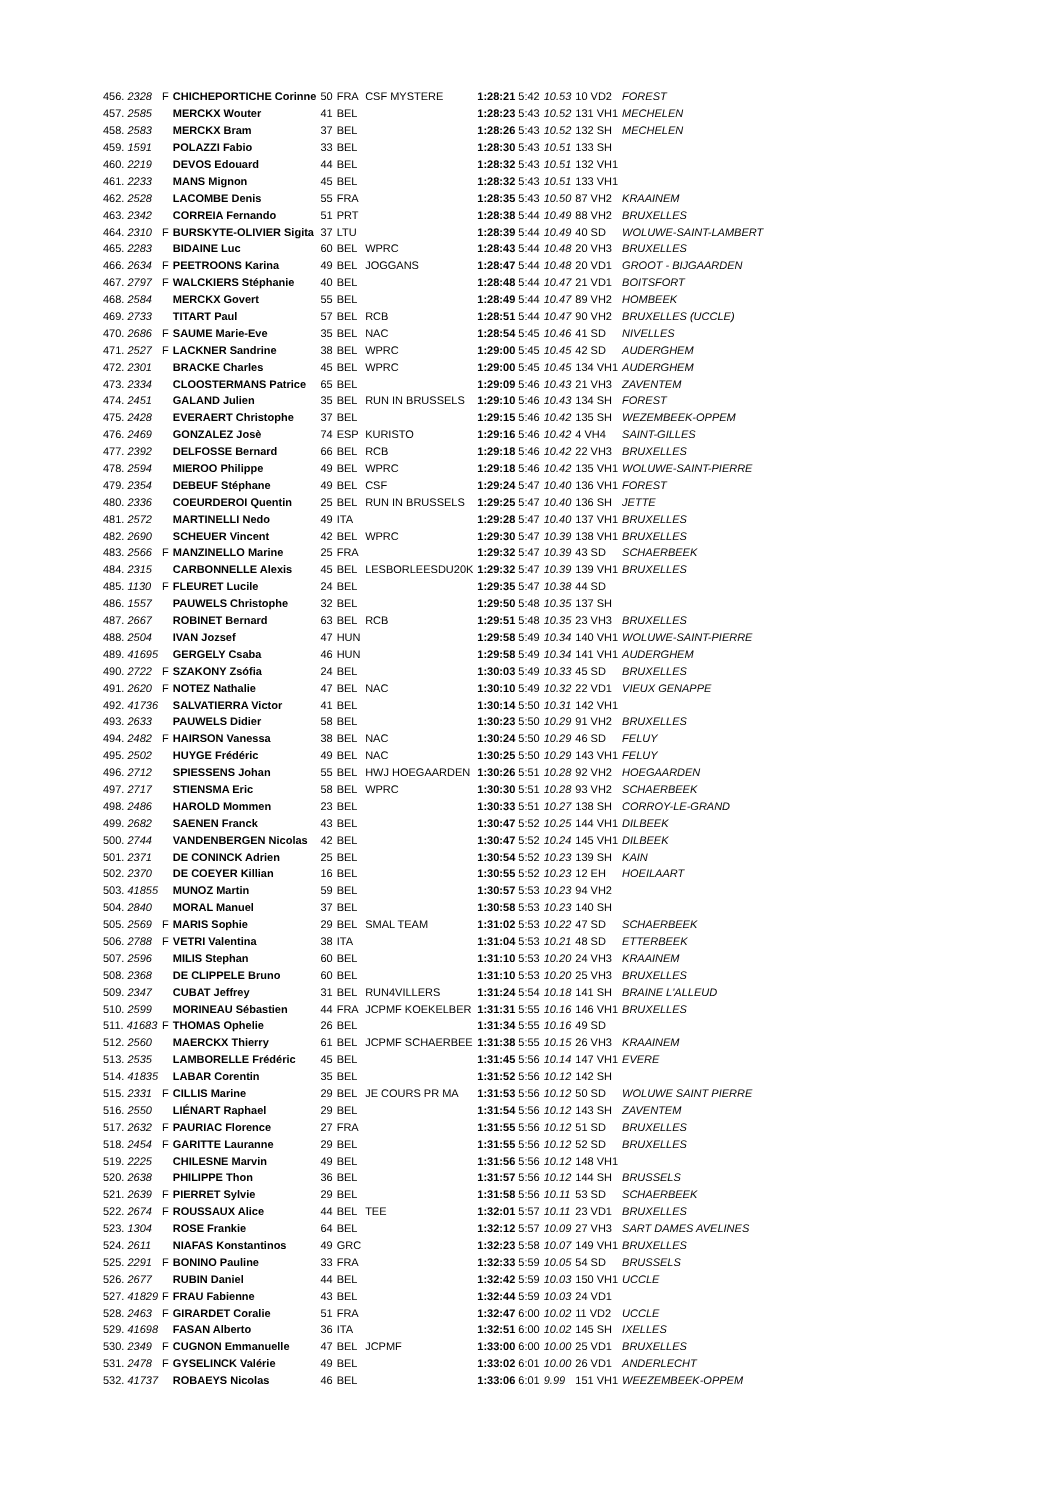| 456. 2328 | F | CHICHEPORTICHE Corinne | 50 | FRA | CSF MYSTERE | 1:28:21 5:42 | 10.53 | 10 VD2 | FOREST |
| 457. 2585 | | MERCKX Wouter | 41 | BEL | | 1:28:23 5:43 | 10.52 | 131 VH1 | MECHELEN |
| 458. 2583 | | MERCKX Bram | 37 | BEL | | 1:28:26 5:43 | 10.52 | 132 SH | MECHELEN |
| 459. 1591 | | POLAZZI Fabio | 33 | BEL | | 1:28:30 5:43 | 10.51 | 133 SH | |
| 460. 2219 | | DEVOS Edouard | 44 | BEL | | 1:28:32 5:43 | 10.51 | 132 VH1 | |
| 461. 2233 | | MANS Mignon | 45 | BEL | | 1:28:32 5:43 | 10.51 | 133 VH1 | |
| 462. 2528 | | LACOMBE Denis | 55 | FRA | | 1:28:35 5:43 | 10.50 | 87 VH2 | KRAAINEM |
| 463. 2342 | | CORREIA Fernando | 51 | PRT | | 1:28:38 5:44 | 10.49 | 88 VH2 | BRUXELLES |
| 464. 2310 | F | BURSKYTE-OLIVIER Sigita | 37 | LTU | | 1:28:39 5:44 | 10.49 | 40 SD | WOLUWE-SAINT-LAMBERT |
| 465. 2283 | | BIDAINE Luc | 60 | BEL | WPRC | 1:28:43 5:44 | 10.48 | 20 VH3 | BRUXELLES |
| 466. 2634 | F | PEETROONS Karina | 49 | BEL | JOGGANS | 1:28:47 5:44 | 10.48 | 20 VD1 | GROOT - BIJGAARDEN |
| 467. 2797 | F | WALCKIERS Stéphanie | 40 | BEL | | 1:28:48 5:44 | 10.47 | 21 VD1 | BOITSFORT |
| 468. 2584 | | MERCKX Govert | 55 | BEL | | 1:28:49 5:44 | 10.47 | 89 VH2 | HOMBEEK |
| 469. 2733 | | TITART Paul | 57 | BEL | RCB | 1:28:51 5:44 | 10.47 | 90 VH2 | BRUXELLES (UCCLE) |
| 470. 2686 | F | SAUME Marie-Eve | 35 | BEL | NAC | 1:28:54 5:45 | 10.46 | 41 SD | NIVELLES |
| 471. 2527 | F | LACKNER Sandrine | 38 | BEL | WPRC | 1:29:00 5:45 | 10.45 | 42 SD | AUDERGHEM |
| 472. 2301 | | BRACKE Charles | 45 | BEL | WPRC | 1:29:00 5:45 | 10.45 | 134 VH1 | AUDERGHEM |
| 473. 2334 | | CLOOSTERMANS Patrice | 65 | BEL | | 1:29:09 5:46 | 10.43 | 21 VH3 | ZAVENTEM |
| 474. 2451 | | GALAND Julien | 35 | BEL | RUN IN BRUSSELS | 1:29:10 5:46 | 10.43 | 134 SH | FOREST |
| 475. 2428 | | EVERAERT Christophe | 37 | BEL | | 1:29:15 5:46 | 10.42 | 135 SH | WEZEMBEEK-OPPEM |
| 476. 2469 | | GONZALEZ Josè | 74 | ESP | KURISTO | 1:29:16 5:46 | 10.42 | 4 VH4 | SAINT-GILLES |
| 477. 2392 | | DELFOSSE Bernard | 66 | BEL | RCB | 1:29:18 5:46 | 10.42 | 22 VH3 | BRUXELLES |
| 478. 2594 | | MIEROO Philippe | 49 | BEL | WPRC | 1:29:18 5:46 | 10.42 | 135 VH1 | WOLUWE-SAINT-PIERRE |
| 479. 2354 | | DEBEUF Stéphane | 49 | BEL | CSF | 1:29:24 5:47 | 10.40 | 136 VH1 | FOREST |
| 480. 2336 | | COEURDEROI Quentin | 25 | BEL | RUN IN BRUSSELS | 1:29:25 5:47 | 10.40 | 136 SH | JETTE |
| 481. 2572 | | MARTINELLI Nedo | 49 | ITA | | 1:29:28 5:47 | 10.40 | 137 VH1 | BRUXELLES |
| 482. 2690 | | SCHEUER Vincent | 42 | BEL | WPRC | 1:29:30 5:47 | 10.39 | 138 VH1 | BRUXELLES |
| 483. 2566 | F | MANZINELLO Marine | 25 | FRA | | 1:29:32 5:47 | 10.39 | 43 SD | SCHAERBEEK |
| 484. 2315 | | CARBONNELLE Alexis | 45 | BEL | LESBORLEESDU20K | 1:29:32 5:47 | 10.39 | 139 VH1 | BRUXELLES |
| 485. 1130 | F | FLEURET Lucile | 24 | BEL | | 1:29:35 5:47 | 10.38 | 44 SD | |
| 486. 1557 | | PAUWELS Christophe | 32 | BEL | | 1:29:50 5:48 | 10.35 | 137 SH | |
| 487. 2667 | | ROBINET Bernard | 63 | BEL | RCB | 1:29:51 5:48 | 10.35 | 23 VH3 | BRUXELLES |
| 488. 2504 | | IVAN Jozsef | 47 | HUN | | 1:29:58 5:49 | 10.34 | 140 VH1 | WOLUWE-SAINT-PIERRE |
| 489. 41695 | | GERGELY Csaba | 46 | HUN | | 1:29:58 5:49 | 10.34 | 141 VH1 | AUDERGHEM |
| 490. 2722 | F | SZAKONY Zsófia | 24 | BEL | | 1:30:03 5:49 | 10.33 | 45 SD | BRUXELLES |
| 491. 2620 | F | NOTEZ Nathalie | 47 | BEL | NAC | 1:30:10 5:49 | 10.32 | 22 VD1 | VIEUX GENAPPE |
| 492. 41736 | | SALVATIERRA Victor | 41 | BEL | | 1:30:14 5:50 | 10.31 | 142 VH1 | |
| 493. 2633 | | PAUWELS Didier | 58 | BEL | | 1:30:23 5:50 | 10.29 | 91 VH2 | BRUXELLES |
| 494. 2482 | F | HAIRSON Vanessa | 38 | BEL | NAC | 1:30:24 5:50 | 10.29 | 46 SD | FELUY |
| 495. 2502 | | HUYGE Frédéric | 49 | BEL | NAC | 1:30:25 5:50 | 10.29 | 143 VH1 | FELUY |
| 496. 2712 | | SPIESSENS Johan | 55 | BEL | HWJ HOEGAARDEN | 1:30:26 5:51 | 10.28 | 92 VH2 | HOEGAARDEN |
| 497. 2717 | | STIENSMA Eric | 58 | BEL | WPRC | 1:30:30 5:51 | 10.28 | 93 VH2 | SCHAERBEEK |
| 498. 2486 | | HAROLD Mommen | 23 | BEL | | 1:30:33 5:51 | 10.27 | 138 SH | CORROY-LE-GRAND |
| 499. 2682 | | SAENEN Franck | 43 | BEL | | 1:30:47 5:52 | 10.25 | 144 VH1 | DILBEEK |
| 500. 2744 | | VANDENBERGEN Nicolas | 42 | BEL | | 1:30:47 5:52 | 10.24 | 145 VH1 | DILBEEK |
| 501. 2371 | | DE CONINCK Adrien | 25 | BEL | | 1:30:54 5:52 | 10.23 | 139 SH | KAIN |
| 502. 2370 | | DE COEYER Killian | 16 | BEL | | 1:30:55 5:52 | 10.23 | 12 EH | HOEILAART |
| 503. 41855 | | MUNOZ Martin | 59 | BEL | | 1:30:57 5:53 | 10.23 | 94 VH2 | |
| 504. 2840 | | MORAL Manuel | 37 | BEL | | 1:30:58 5:53 | 10.23 | 140 SH | |
| 505. 2569 | F | MARIS Sophie | 29 | BEL | SMAL TEAM | 1:31:02 5:53 | 10.22 | 47 SD | SCHAERBEEK |
| 506. 2788 | F | VETRI Valentina | 38 | ITA | | 1:31:04 5:53 | 10.21 | 48 SD | ETTERBEEK |
| 507. 2596 | | MILIS Stephan | 60 | BEL | | 1:31:10 5:53 | 10.20 | 24 VH3 | KRAAINEM |
| 508. 2368 | | DE CLIPPELE Bruno | 60 | BEL | | 1:31:10 5:53 | 10.20 | 25 VH3 | BRUXELLES |
| 509. 2347 | | CUBAT Jeffrey | 31 | BEL | RUN4VILLERS | 1:31:24 5:54 | 10.18 | 141 SH | BRAINE L'ALLEUD |
| 510. 2599 | | MORINEAU Sébastien | 44 | FRA | JCPMF KOEKELBER | 1:31:31 5:55 | 10.16 | 146 VH1 | BRUXELLES |
| 511. 41683 | F | THOMAS Ophelie | 26 | BEL | | 1:31:34 5:55 | 10.16 | 49 SD | |
| 512. 2560 | | MAERCKX Thierry | 61 | BEL | JCPMF SCHAERBEE | 1:31:38 5:55 | 10.15 | 26 VH3 | KRAAINEM |
| 513. 2535 | | LAMBORELLE Frédéric | 45 | BEL | | 1:31:45 5:56 | 10.14 | 147 VH1 | EVERE |
| 514. 41835 | | LABAR Corentin | 35 | BEL | | 1:31:52 5:56 | 10.12 | 142 SH | |
| 515. 2331 | F | CILLIS Marine | 29 | BEL | JE COURS PR MA | 1:31:53 5:56 | 10.12 | 50 SD | WOLUWE SAINT PIERRE |
| 516. 2550 | | LIÉNART Raphael | 29 | BEL | | 1:31:54 5:56 | 10.12 | 143 SH | ZAVENTEM |
| 517. 2632 | F | PAURIAC Florence | 27 | FRA | | 1:31:55 5:56 | 10.12 | 51 SD | BRUXELLES |
| 518. 2454 | F | GARITTE Lauranne | 29 | BEL | | 1:31:55 5:56 | 10.12 | 52 SD | BRUXELLES |
| 519. 2225 | | CHILESNE Marvin | 49 | BEL | | 1:31:56 5:56 | 10.12 | 148 VH1 | |
| 520. 2638 | | PHILIPPE Thon | 36 | BEL | | 1:31:57 5:56 | 10.12 | 144 SH | BRUSSELS |
| 521. 2639 | F | PIERRET Sylvie | 29 | BEL | | 1:31:58 5:56 | 10.11 | 53 SD | SCHAERBEEK |
| 522. 2674 | F | ROUSSAUX Alice | 44 | BEL | TEE | 1:32:01 5:57 | 10.11 | 23 VD1 | BRUXELLES |
| 523. 1304 | | ROSE Frankie | 64 | BEL | | 1:32:12 5:57 | 10.09 | 27 VH3 | SART DAMES AVELINES |
| 524. 2611 | | NIAFAS Konstantinos | 49 | GRC | | 1:32:23 5:58 | 10.07 | 149 VH1 | BRUXELLES |
| 525. 2291 | F | BONINO Pauline | 33 | FRA | | 1:32:33 5:59 | 10.05 | 54 SD | BRUSSELS |
| 526. 2677 | | RUBIN Daniel | 44 | BEL | | 1:32:42 5:59 | 10.03 | 150 VH1 | UCCLE |
| 527. 41829 | F | FRAU Fabienne | 43 | BEL | | 1:32:44 5:59 | 10.03 | 24 VD1 | |
| 528. 2463 | F | GIRARDET Coralie | 51 | FRA | | 1:32:47 6:00 | 10.02 | 11 VD2 | UCCLE |
| 529. 41698 | | FASAN Alberto | 36 | ITA | | 1:32:51 6:00 | 10.02 | 145 SH | IXELLES |
| 530. 2349 | F | CUGNON Emmanuelle | 47 | BEL | JCPMF | 1:33:00 6:00 | 10.00 | 25 VD1 | BRUXELLES |
| 531. 2478 | F | GYSELINCK Valérie | 49 | BEL | | 1:33:02 6:01 | 10.00 | 26 VD1 | ANDERLECHT |
| 532. 41737 | | ROBAEYS Nicolas | 46 | BEL | | 1:33:06 6:01 | 9.99 | 151 VH1 | WEEZEMBEEK-OPPEM |